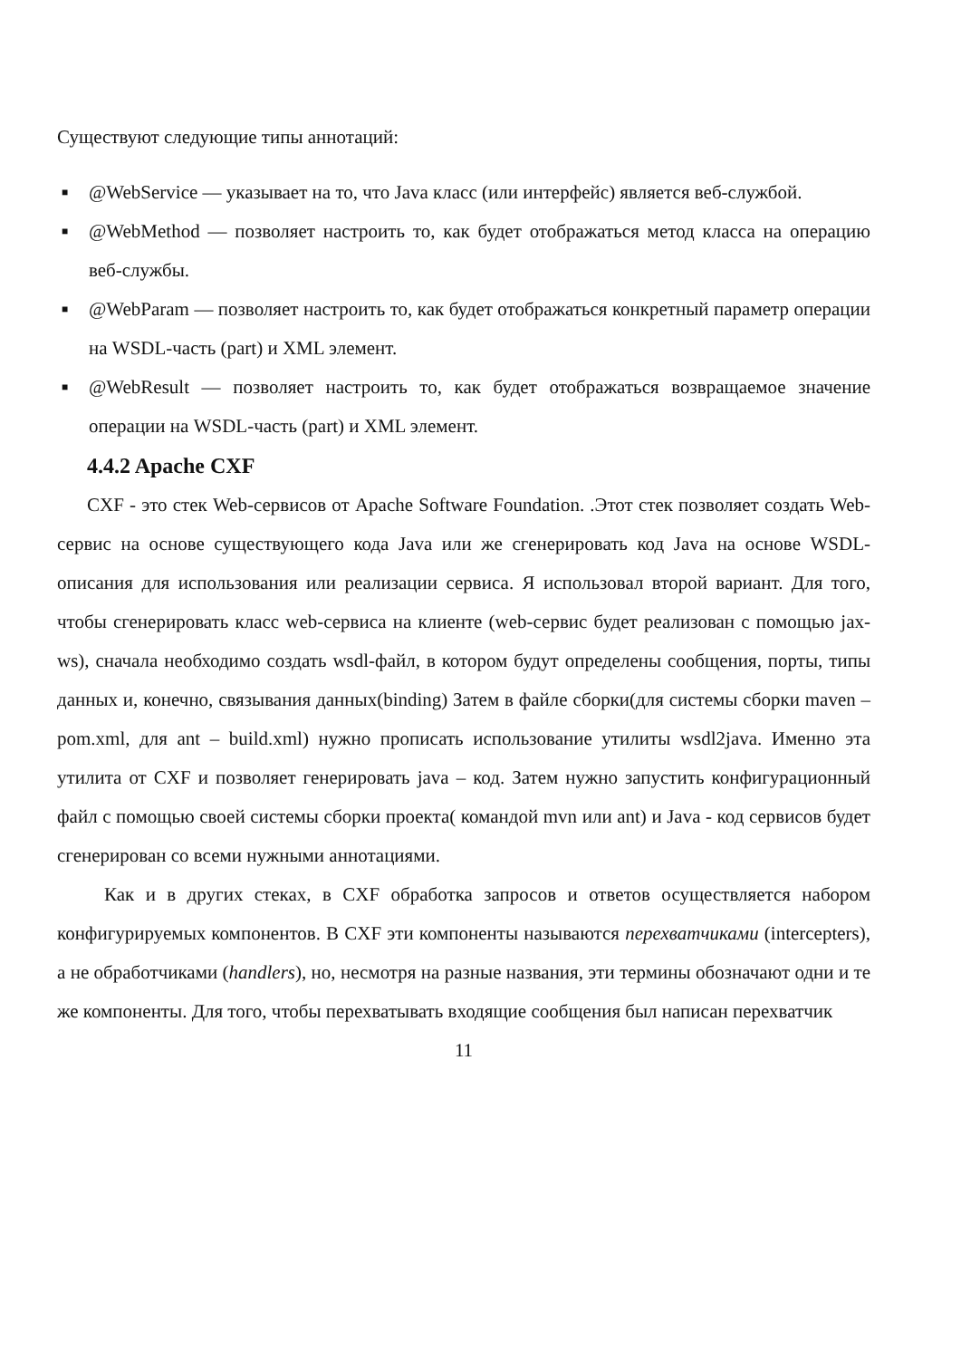Существуют следующие типы аннотаций:
■ @WebService — указывает на то, что Java класс (или интерфейс) является веб-службой.
■ @WebMethod — позволяет настроить то, как будет отображаться метод класса на операцию веб-службы.
■ @WebParam — позволяет настроить то, как будет отображаться конкретный параметр операции на WSDL-часть (part) и XML элемент.
■ @WebResult — позволяет настроить то, как будет отображаться возвращаемое значение операции на WSDL-часть (part) и XML элемент.
4.4.2 Apache CXF
CXF - это стек Web-сервисов от Apache Software Foundation. .Этот стек позволяет создать Web-сервис на основе существующего кода Java или же сгенерировать код Java на основе WSDL-описания для использования или реализации сервиса. Я использовал второй вариант. Для того, чтобы сгенерировать класс web-сервиса на клиенте (web-сервис будет реализован с помощью jax-ws), сначала необходимо создать wsdl-файл, в котором будут определены сообщения, порты, типы данных и, конечно, связывания данных(binding) Затем в файле сборки(для системы сборки maven – pom.xml, для ant – build.xml) нужно прописать использование утилиты wsdl2java. Именно эта утилита от CXF и позволяет генерировать java – код. Затем нужно запустить конфигурационный файл с помощью своей системы сборки проекта( командой mvn или ant) и Java - код сервисов будет сгенерирован со всеми нужными аннотациями.
Как и в других стеках, в CXF обработка запросов и ответов осуществляется набором конфигурируемых компонентов. В CXF эти компоненты называются перехватчиками (intercepters), а не обработчиками (handlers), но, несмотря на разные названия, эти термины обозначают одни и те же компоненты. Для того, чтобы перехватывать входящие сообщения был написан перехватчик
11